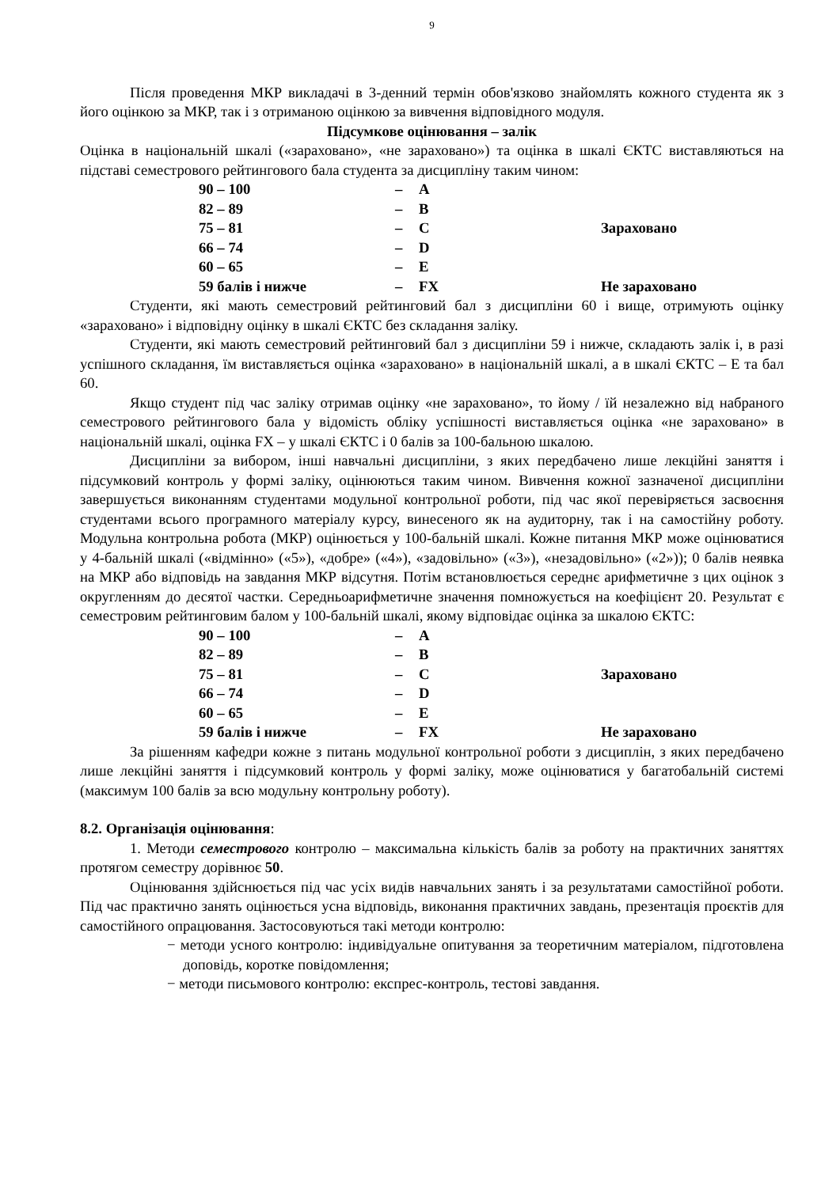9
Після проведення МКР викладачі в 3-денний термін обов'язково знайомлять кожного студента як з його оцінкою за МКР, так і з отриманою оцінкою за вивчення відповідного модуля.
Підсумкове оцінювання – залік
Оцінка в національній шкалі («зараховано», «не зараховано») та оцінка в шкалі ЄКТС виставляються на підставі семестрового рейтингового бала студента за дисципліну таким чином:
| 90 – 100 | – | A | | Зараховано |
| 82 – 89 | – | B | | |
| 75 – 81 | – | C | | |
| 66 – 74 | – | D | | |
| 60 – 65 | – | E | | |
| 59 балів і нижче | – | FX | | Не зараховано |
Студенти, які мають семестровий рейтинговий бал з дисципліни 60 і вище, отримують оцінку «зараховано» і відповідну оцінку в шкалі ЄКТС без складання заліку.
Студенти, які мають семестровий рейтинговий бал з дисципліни 59 і нижче, складають залік і, в разі успішного складання, їм виставляється оцінка «зараховано» в національній шкалі, а в шкалі ЄКТС – Е та бал 60.
Якщо студент під час заліку отримав оцінку «не зараховано», то йому / їй незалежно від набраного семестрового рейтингового бала у відомість обліку успішності виставляється оцінка «не зараховано» в національній шкалі, оцінка FX – у шкалі ЄКТС і 0 балів за 100-бальною шкалою.
Дисципліни за вибором, інші навчальні дисципліни, з яких передбачено лише лекційні заняття і підсумковий контроль у формі заліку, оцінюються таким чином. Вивчення кожної зазначеної дисципліни завершується виконанням студентами модульної контрольної роботи, під час якої перевіряється засвоєння студентами всього програмного матеріалу курсу, винесеного як на аудиторну, так і на самостійну роботу. Модульна контрольна робота (МКР) оцінюється у 100-бальній шкалі. Кожне питання МКР може оцінюватися у 4-бальній шкалі («відмінно» («5»), «добре» («4»), «задовільно» («3»), «незадовільно» («2»)); 0 балів неявка на МКР або відповідь на завдання МКР відсутня. Потім встановлюється середнє арифметичне з цих оцінок з округленням до десятої частки. Середньоарифметичне значення помножується на коефіцієнт 20. Результат є семестровим рейтинговим балом у 100-бальній шкалі, якому відповідає оцінка за шкалою ЄКТС:
| 90 – 100 | – | A | | Зараховано |
| 82 – 89 | – | B | | |
| 75 – 81 | – | C | | |
| 66 – 74 | – | D | | |
| 60 – 65 | – | E | | |
| 59 балів і нижче | – | FX | | Не зараховано |
За рішенням кафедри кожне з питань модульної контрольної роботи з дисциплін, з яких передбачено лише лекційні заняття і підсумковий контроль у формі заліку, може оцінюватися у багатобальній системі (максимум 100 балів за всю модульну контрольну роботу).
8.2. Організація оцінювання:
1. Методи семестрового контролю – максимальна кількість балів за роботу на практичних заняттях протягом семестру дорівнює 50.
Оцінювання здійснюється під час усіх видів навчальних занять і за результатами самостійної роботи. Під час практично занять оцінюється усна відповідь, виконання практичних завдань, презентація проєктів для самостійного опрацювання. Застосовуються такі методи контролю:
− методи усного контролю: індивідуальне опитування за теоретичним матеріалом, підготовлена доповідь, коротке повідомлення;
− методи письмового контролю: експрес-контроль, тестові завдання.